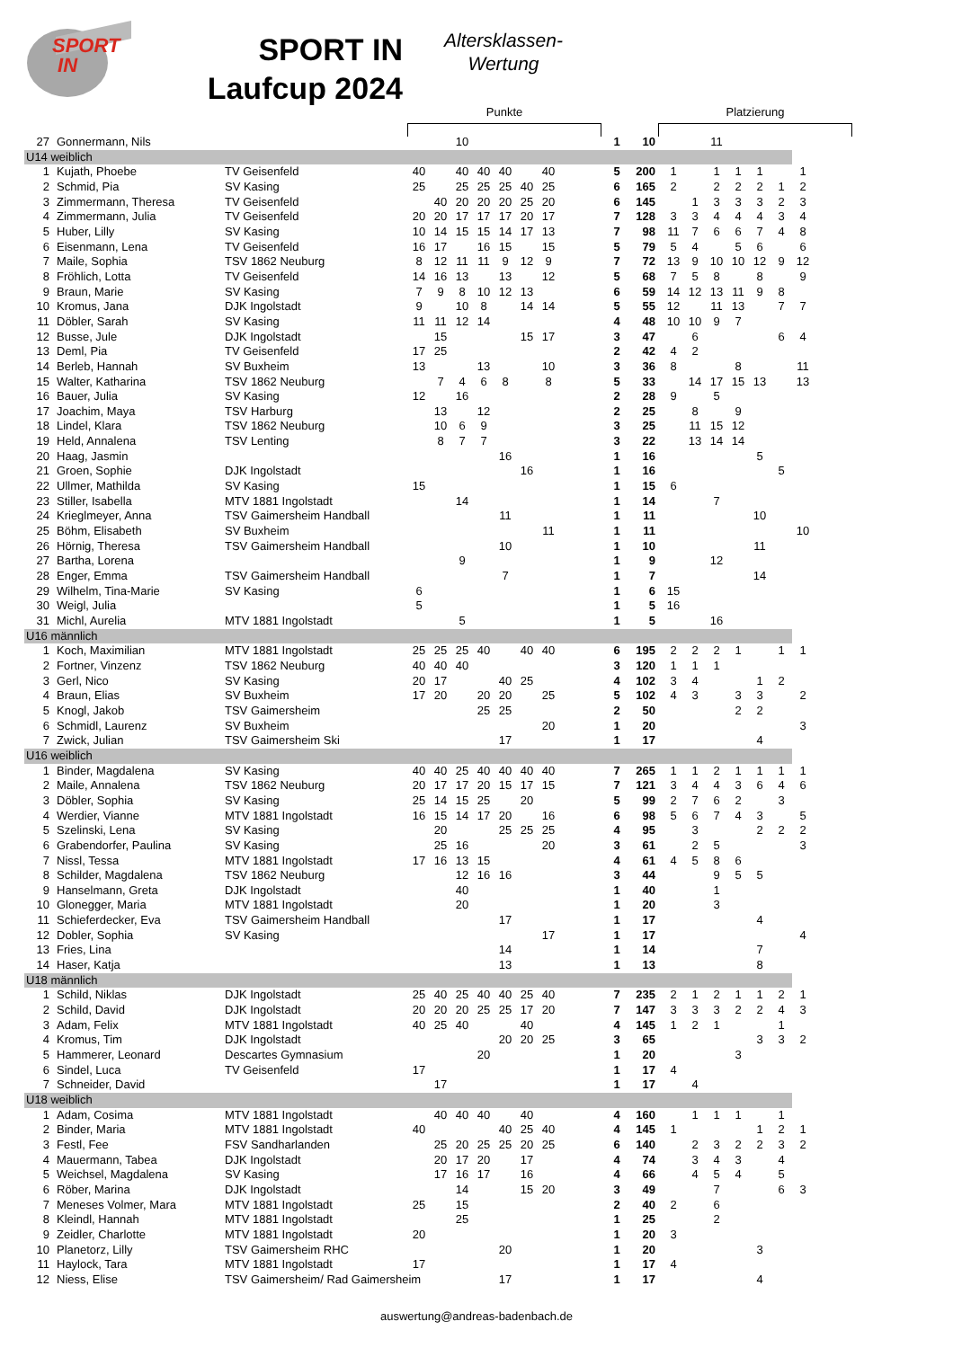SPORT
IN
SPORT IN
Laufcup 2024
Altersklassen-
Wertung
Punkte Platzierung
| 27 | Gonnermann, Nils | | | | 10 | | | | | | 1 | 10 | | | 11 | | | | | |
| U14 weiblich | | | | | | | | | | | | | | | | | | | | |
| 1 | Kujath, Phoebe | TV Geisenfeld | 40 | | 40 | 40 | 40 | | 40 | | 5 | 200 | 1 | | 1 | 1 | 1 | | 1 | |
| 2 | Schmid, Pia | SV Kasing | 25 | | 25 | 25 | 25 | 40 | 25 | | 6 | 165 | 2 | | 2 | 2 | 2 | 1 | 2 | |
| 3 | Zimmermann, Theresa | TV Geisenfeld | | 40 | 20 | 20 | 20 | 25 | 20 | | 6 | 145 | | 1 | 3 | 3 | 3 | 2 | 3 | |
| 4 | Zimmermann, Julia | TV Geisenfeld | 20 | 20 | 17 | 17 | 17 | 20 | 17 | | 7 | 128 | 3 | 3 | 4 | 4 | 4 | 3 | 4 | |
| 5 | Huber, Lilly | SV Kasing | 10 | 14 | 15 | 15 | 14 | 17 | 13 | | 7 | 98 | 11 | 7 | 6 | 6 | 7 | 4 | 8 | |
| 6 | Eisenmann, Lena | TV Geisenfeld | 16 | 17 | | 16 | 15 | | 15 | | 5 | 79 | 5 | 4 | | 5 | 6 | | 6 | |
| 7 | Maile, Sophia | TSV 1862 Neuburg | 8 | 12 | 11 | 11 | 9 | 12 | 9 | | 7 | 72 | 13 | 9 | 10 | 10 | 12 | 9 | 12 | |
| 8 | Fröhlich, Lotta | TV Geisenfeld | 14 | 16 | 13 | | 13 | | 12 | | 5 | 68 | 7 | 5 | 8 | | 8 | | 9 | |
| 9 | Braun, Marie | SV Kasing | 7 | 9 | 8 | 10 | 12 | 13 | | | 6 | 59 | 14 | 12 | 13 | 11 | 9 | 8 | | |
| 10 | Kromus, Jana | DJK Ingolstadt | 9 | | 10 | 8 | | 14 | 14 | | 5 | 55 | 12 | | 11 | 13 | | 7 | 7 | |
| 11 | Döbler, Sarah | SV Kasing | 11 | 11 | 12 | 14 | | | | | 4 | 48 | 10 | 10 | 9 | 7 | | | | |
| 12 | Busse, Jule | DJK Ingolstadt | | 15 | | | | 15 | 17 | | 3 | 47 | | 6 | | | | 6 | 4 | |
| 13 | Deml, Pia | TV Geisenfeld | 17 | 25 | | | | | | | 2 | 42 | 4 | 2 | | | | | | |
| 14 | Berleb, Hannah | SV Buxheim | 13 | | | 13 | | | 10 | | 3 | 36 | 8 | | | 8 | | | 11 | |
| 15 | Walter, Katharina | TSV 1862 Neuburg | | 7 | 4 | 6 | 8 | | 8 | | 5 | 33 | | 14 | 17 | 15 | 13 | | 13 | |
| 16 | Bauer, Julia | SV Kasing | 12 | | 16 | | | | | | 2 | 28 | 9 | | 5 | | | | | |
| 17 | Joachim, Maya | TSV Harburg | | 13 | | 12 | | | | | 2 | 25 | | 8 | | 9 | | | | |
| 18 | Lindel, Klara | TSV 1862 Neuburg | | 10 | 6 | 9 | | | | | 3 | 25 | | 11 | 15 | 12 | | | | |
| 19 | Held, Annalena | TSV Lenting | | 8 | 7 | 7 | | | | | 3 | 22 | | 13 | 14 | 14 | | | | |
| 20 | Haag, Jasmin | | | | | | 16 | | | | 1 | 16 | | | | | 5 | | | |
| 21 | Groen, Sophie | DJK Ingolstadt | | | | | | 16 | | | 1 | 16 | | | | | | 5 | | |
| 22 | Ullmer, Mathilda | SV Kasing | 15 | | | | | | | | 1 | 15 | 6 | | | | | | | |
| 23 | Stiller, Isabella | MTV 1881 Ingolstadt | | | 14 | | | | | | 1 | 14 | | | 7 | | | | | |
| 24 | Krieglmeyer, Anna | TSV Gaimersheim Handball | | | | | 11 | | | | 1 | 11 | | | | | 10 | | | |
| 25 | Böhm, Elisabeth | SV Buxheim | | | | | | | 11 | | 1 | 11 | | | | | | | 10 | |
| 26 | Hörnig, Theresa | TSV Gaimersheim Handball | | | | | 10 | | | | 1 | 10 | | | | | 11 | | | |
| 27 | Bartha, Lorena | | | | 9 | | | | | | 1 | 9 | | | 12 | | | | | |
| 28 | Enger, Emma | TSV Gaimersheim Handball | | | | | 7 | | | | 1 | 7 | | | | | 14 | | | |
| 29 | Wilhelm, Tina-Marie | SV Kasing | 6 | | | | | | | | 1 | 6 | 15 | | | | | | | |
| 30 | Weigl, Julia | | 5 | | | | | | | | 1 | 5 | 16 | | | | | | | |
| 31 | Michl, Aurelia | MTV 1881 Ingolstadt | | | 5 | | | | | | 1 | 5 | | | 16 | | | | | |
| U16 männlich | | | | | | | | | | | | | | | | | | | | |
| 1 | Koch, Maximilian | MTV 1881 Ingolstadt | 25 | 25 | 25 | 40 | | 40 | 40 | | 6 | 195 | 2 | 2 | 2 | 1 | | 1 | 1 | |
| 2 | Fortner, Vinzenz | TSV 1862 Neuburg | 40 | 40 | 40 | | | | | | 3 | 120 | 1 | 1 | 1 | | | | | |
| 3 | Gerl, Nico | SV Kasing | 20 | 17 | | | 40 | 25 | | | 4 | 102 | 3 | 4 | | | 1 | 2 | | |
| 4 | Braun, Elias | SV Buxheim | 17 | 20 | | 20 | 20 | | 25 | | 5 | 102 | 4 | 3 | | 3 | 3 | | 2 | |
| 5 | Knogl, Jakob | TSV Gaimersheim | | | | 25 | 25 | | | | 2 | 50 | | | | 2 | 2 | | | |
| 6 | Schmidl, Laurenz | SV Buxheim | | | | | | | 20 | | 1 | 20 | | | | | | | 3 | |
| 7 | Zwick, Julian | TSV Gaimersheim Ski | | | | | 17 | | | | 1 | 17 | | | | | 4 | | | |
| U16 weiblich | | | | | | | | | | | | | | | | | | | | |
| 1 | Binder, Magdalena | SV Kasing | 40 | 40 | 25 | 40 | 40 | 40 | 40 | | 7 | 265 | 1 | 1 | 2 | 1 | 1 | 1 | 1 | |
| 2 | Maile, Annalena | TSV 1862 Neuburg | 20 | 17 | 17 | 20 | 15 | 17 | 15 | | 7 | 121 | 3 | 4 | 4 | 3 | 6 | 4 | 6 | |
| 3 | Döbler, Sophia | SV Kasing | 25 | 14 | 15 | 25 | | 20 | | | 5 | 99 | 2 | 7 | 6 | 2 | | 3 | | |
| 4 | Werdier, Vianne | MTV 1881 Ingolstadt | 16 | 15 | 14 | 17 | 20 | | 16 | | 6 | 98 | 5 | 6 | 7 | 4 | 3 | | 5 | |
| 5 | Szelinski, Lena | SV Kasing | | 20 | | | 25 | 25 | 25 | | 4 | 95 | | 3 | | | 2 | 2 | 2 | |
| 6 | Grabendorfer, Paulina | SV Kasing | | 25 | 16 | | | | 20 | | 3 | 61 | | 2 | 5 | | | | 3 | |
| 7 | Nissl, Tessa | MTV 1881 Ingolstadt | 17 | 16 | 13 | 15 | | | | | 4 | 61 | 4 | 5 | 8 | 6 | | | | |
| 8 | Schilder, Magdalena | TSV 1862 Neuburg | | | 12 | 16 | 16 | | | | 3 | 44 | | | 9 | 5 | 5 | | | |
| 9 | Hanselmann, Greta | DJK Ingolstadt | | | 40 | | | | | | 1 | 40 | | | 1 | | | | | |
| 10 | Glonegger, Maria | MTV 1881 Ingolstadt | | | 20 | | | | | | 1 | 20 | | | 3 | | | | | |
| 11 | Schieferdecker, Eva | TSV Gaimersheim Handball | | | | | 17 | | | | 1 | 17 | | | | | 4 | | | |
| 12 | Dobler, Sophia | SV Kasing | | | | | | | 17 | | 1 | 17 | | | | | | | 4 | |
| 13 | Fries, Lina | | | | | | 14 | | | | 1 | 14 | | | | | 7 | | | |
| 14 | Haser, Katja | | | | | | 13 | | | | 1 | 13 | | | | | 8 | | | |
| U18 männlich | | | | | | | | | | | | | | | | | | | | |
| 1 | Schild, Niklas | DJK Ingolstadt | 25 | 40 | 25 | 40 | 40 | 25 | 40 | | 7 | 235 | 2 | 1 | 2 | 1 | 1 | 2 | 1 | |
| 2 | Schild, David | DJK Ingolstadt | 20 | 20 | 20 | 25 | 25 | 17 | 20 | | 7 | 147 | 3 | 3 | 3 | 2 | 2 | 4 | 3 | |
| 3 | Adam, Felix | MTV 1881 Ingolstadt | 40 | 25 | 40 | | | 40 | | | 4 | 145 | 1 | 2 | 1 | | | 1 | | |
| 4 | Kromus, Tim | DJK Ingolstadt | | | | | 20 | 20 | 25 | | 3 | 65 | | | | | 3 | 3 | 2 | |
| 5 | Hammerer, Leonard | Descartes Gymnasium | | | | 20 | | | | | 1 | 20 | | | | 3 | | | | |
| 6 | Sindel, Luca | TV Geisenfeld | 17 | | | | | | | | 1 | 17 | 4 | | | | | | | |
| 7 | Schneider, David | | | 17 | | | | | | | 1 | 17 | | 4 | | | | | | |
| U18 weiblich | | | | | | | | | | | | | | | | | | | | |
| 1 | Adam, Cosima | MTV 1881 Ingolstadt | | 40 | 40 | 40 | | 40 | | | 4 | 160 | | 1 | 1 | 1 | | 1 | | |
| 2 | Binder, Maria | MTV 1881 Ingolstadt | 40 | | | | 40 | 25 | 40 | | 4 | 145 | 1 | | | | 1 | 2 | 1 | |
| 3 | Festl, Fee | FSV Sandharlanden | | 25 | 20 | 25 | 25 | 20 | 25 | | 6 | 140 | | 2 | 3 | 2 | 2 | 3 | 2 | |
| 4 | Mauermann, Tabea | DJK Ingolstadt | | 20 | 17 | 20 | | 17 | | | 4 | 74 | | 3 | 4 | 3 | | 4 | | |
| 5 | Weichsel, Magdalena | SV Kasing | | 17 | 16 | 17 | | 16 | | | 4 | 66 | | 4 | 5 | 4 | | 5 | | |
| 6 | Röber, Marina | DJK Ingolstadt | | | 14 | | | 15 | 20 | | 3 | 49 | | | 7 | | | 6 | 3 | |
| 7 | Meneses Volmer, Mara | MTV 1881 Ingolstadt | 25 | | 15 | | | | | | 2 | 40 | 2 | | 6 | | | | | |
| 8 | Kleindl, Hannah | MTV 1881 Ingolstadt | | | 25 | | | | | | 1 | 25 | | | 2 | | | | | |
| 9 | Zeidler, Charlotte | MTV 1881 Ingolstadt | 20 | | | | | | | | 1 | 20 | 3 | | | | | | | |
| 10 | Planetorz, Lilly | TSV Gaimersheim RHC | | | | | 20 | | | | 1 | 20 | | | | | 3 | | | |
| 11 | Haylock, Tara | MTV 1881 Ingolstadt | 17 | | | | | | | | 1 | 17 | 4 | | | | | | | |
| 12 | Niess, Elise | TSV Gaimersheim/ Rad Gaimersheim | | | | | 17 | | | | 1 | 17 | | | | | 4 | | | |
auswertung@andreas-badenbach.de